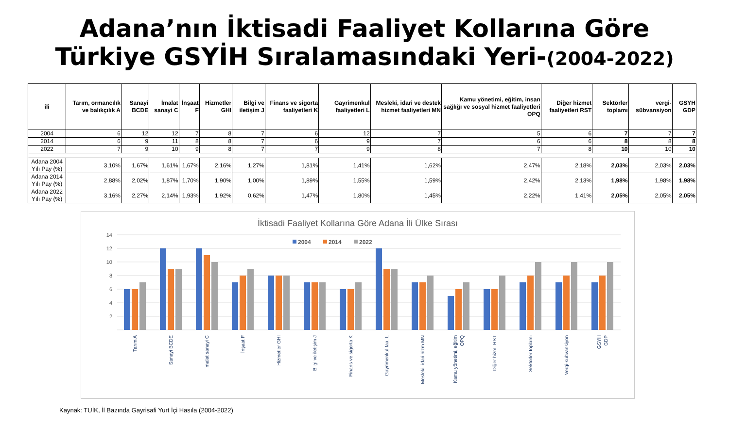Adana’nın İktisadi Faaliyet Kollarına Göre
Türkiye GSYİH Sıralamasındaki Yeri-(2004-2022)
| ili | Tarım, ormancılık ve balıkçılık A | Sanayi BCDE | İmalat sanayi C | İnşaat F | Hizmetler GHI | Bilgi ve iletişim J | Finans ve sigorta faaliyetleri K | Gayrimenkul faaliyetleri L | Mesleki, idari ve destek hizmet faaliyetleri MN | Kamu yönetimi, eğitim, insan sağlığı ve sosyal hizmet faaliyetleri OPQ | Diğer hizmet faaliyetleri RST | Sektörler toplamı | vergi-sübvansiyon | GSYH GDP |
| --- | --- | --- | --- | --- | --- | --- | --- | --- | --- | --- | --- | --- | --- | --- |
| 2004 | 6 | 12 | 12 | 7 | 8 | 7 | 6 | 12 | 7 | 5 | 6 | 7 | 7 | 7 |
| 2014 | 6 | 9 | 11 | 8 | 8 | 7 | 6 | 9 | 7 | 6 | 6 | 8 | 8 | 8 |
| 2022 | 7 | 9 | 10 | 9 | 8 | 7 | 7 | 9 | 8 | 7 | 8 | 10 | 10 | 10 |
| Adana 2004 Yılı Pay (%) | 3,10% | 1,67% | 1,61% | 1,67% | 2,16% | 1,27% | 1,81% | 1,41% | 1,62% | 2,47% | 2,18% | 2,03% | 2,03% | 2,03% |
| Adana 2014 Yılı Pay (%) | 2,88% | 2,02% | 1,87% | 1,70% | 1,90% | 1,00% | 1,89% | 1,55% | 1,59% | 2,42% | 2,13% | 1,98% | 1,98% | 1,98% |
| Adana 2022 Yılı Pay (%) | 3,16% | 2,27% | 2,14% | 1,93% | 1,92% | 0,62% | 1,47% | 1,80% | 1,45% | 2,22% | 1,41% | 2,05% | 2,05% | 2,05% |
İktisadi Faaliyet Kollarına Göre Adana İli Ülke Sırası
14
12
10
8
6
4
2
2004
2014
2022
Tarım A
Sanayi BCDE
İmalat sanayi C
İnşaat F
Hizmetler GHI
Bilgi ve iletişim J
Finans ve sigorta K
Gayrimenkul faa. L
Mesleki, idari hizm.MN
Kamu yönetimi, eğitim
OPQ
Diğer hizm. RST
Sektörler toplamı
Vergi-sübvansiyon
GSYH
GDP
Kaynak: TUİK, İl Bazında Gayrisafi Yurt İçi Hasıla (2004-2022)